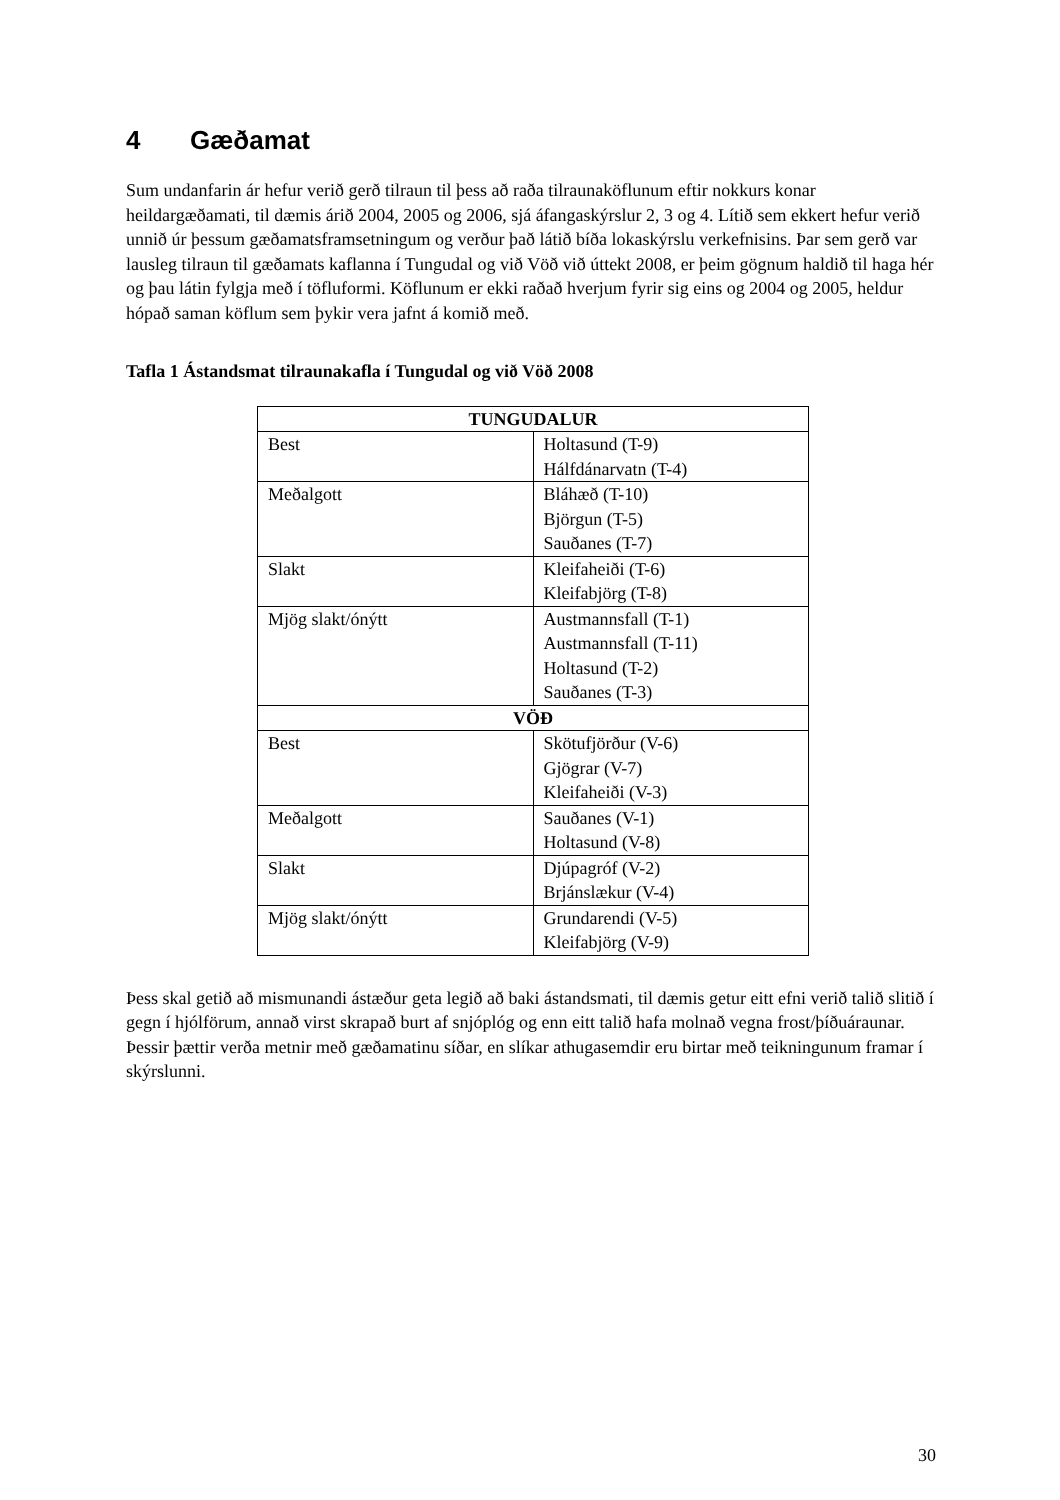4 Gæðamat
Sum undanfarin ár hefur verið gerð tilraun til þess að raða tilraunaköflunum eftir nokkurs konar heildargæðamati, til dæmis árið 2004, 2005 og 2006, sjá áfangaskýrslur 2, 3 og 4. Lítið sem ekkert hefur verið unnið úr þessum gæðamatsframsetningum og verður það látið bíða lokaskýrslu verkefnisins. Þar sem gerð var lausleg tilraun til gæðamats kaflanna í Tungudal og við Vöð við úttekt 2008, er þeim gögnum haldið til haga hér og þau látin fylgja með í töfluformi. Köflunum er ekki raðað hverjum fyrir sig eins og 2004 og 2005, heldur hópað saman köflum sem þykir vera jafnt á komið með.
Tafla 1 Ástandsmat tilraunakafla í Tungudal og við Vöð 2008
| TUNGUDALUR | |
| --- | --- |
| Best | Holtasund (T-9) Hálfdánarvatn (T-4) |
| Meðalgott | Bláhæð (T-10) Björgun (T-5) Sauðanes (T-7) |
| Slakt | Kleifaheiði (T-6) Kleifabjörg (T-8) |
| Mjög slakt/ónýtt | Austmannsfall (T-1) Austmannsfall (T-11) Holtasund (T-2) Sauðanes (T-3) |
| VÖÐ | |
| Best | Skötufjörður (V-6) Gjögrar (V-7) Kleifaheiði (V-3) |
| Meðalgott | Sauðanes (V-1) Holtasund (V-8) |
| Slakt | Djúpagróf (V-2) Brjánslækur (V-4) |
| Mjög slakt/ónýtt | Grundarendi (V-5) Kleifabjörg (V-9) |
Þess skal getið að mismunandi ástæður geta legið að baki ástandsmati, til dæmis getur eitt efni verið talið slitið í gegn í hjólförum, annað virst skrapað burt af snjóplóg og enn eitt talið hafa molnað vegna frost/þíðuáraunar. Þessir þættir verða metnir með gæðamatinu síðar, en slíkar athugasemdir eru birtar með teikningunum framar í skýrslunni.
30